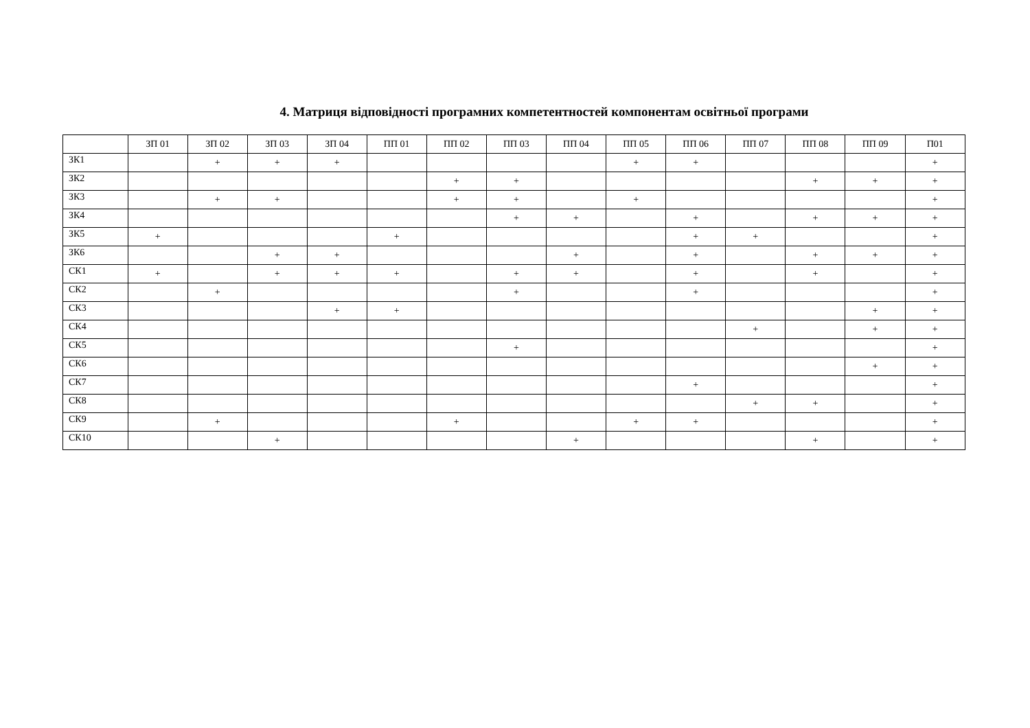4. Матриця відповідності програмних компетентностей компонентам освітньої програми
| | ЗП 01 | ЗП 02 | ЗП 03 | ЗП 04 | ПП 01 | ПП 02 | ПП 03 | ПП 04 | ПП 05 | ПП 06 | ПП 07 | ПП 08 | ПП 09 | П01 |
| --- | --- | --- | --- | --- | --- | --- | --- | --- | --- | --- | --- | --- | --- | --- |
| ЗК1 | | + | + | + | | | | | + | + | | | | + |
| ЗК2 | | | | | | + | + | | | | | + | + | + |
| ЗК3 | | + | + | | | + | + | | + | | | | | + |
| ЗК4 | | | | | | | + | + | | + | | + | + | + |
| ЗК5 | + | | | | + | | | | | + | + | | | + |
| ЗК6 | | | + | + | | | | + | | + | | + | + | + |
| СК1 | + | | + | + | + | | + | + | | + | | + | | + |
| СК2 | | + | | | | | + | | | + | | | | + |
| СК3 | | | | + | + | | | | | | | | + | + |
| СК4 | | | | | | | | | | | + | | + | + |
| СК5 | | | | | | | + | | | | | | | + |
| СК6 | | | | | | | | | | | | | + | + |
| СК7 | | | | | | | | | | + | | | | + |
| СК8 | | | | | | | | | | | + | + | | + |
| СК9 | | + | | | | + | | | + | + | | | | + |
| СК10 | | | + | | | | | + | | | | + | | + |